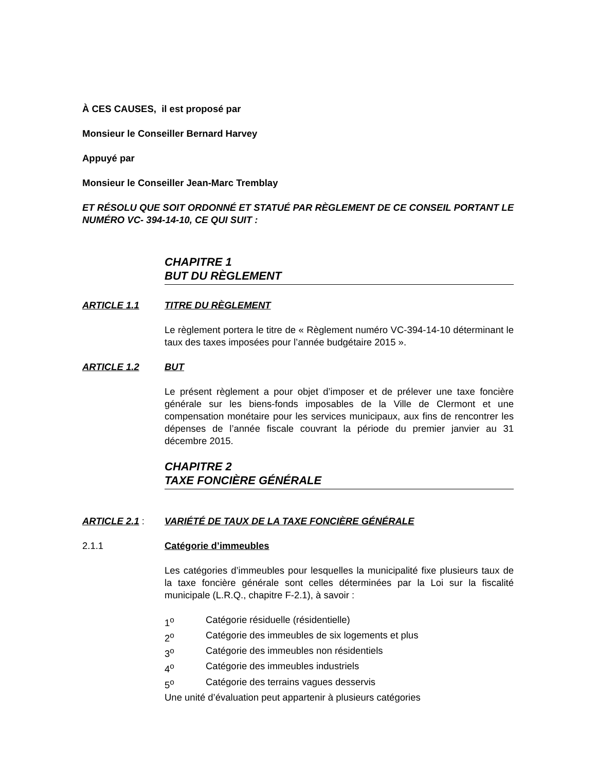À CES CAUSES, il est proposé par
Monsieur le Conseiller Bernard Harvey
Appuyé par
Monsieur le Conseiller Jean-Marc Tremblay
ET RÉSOLU QUE SOIT ORDONNÉ ET STATUÉ PAR RÈGLEMENT DE CE CONSEIL PORTANT LE NUMÉRO VC- 394-14-10, CE QUI SUIT :
CHAPITRE 1
BUT DU RÈGLEMENT
ARTICLE 1.1 TITRE DU RÈGLEMENT
Le règlement portera le titre de « Règlement numéro VC-394-14-10 déterminant le taux des taxes imposées pour l’année budgétaire 2015 ».
ARTICLE 1.2 BUT
Le présent règlement a pour objet d’imposer et de prélever une taxe foncière générale sur les biens-fonds imposables de la Ville de Clermont et une compensation monétaire pour les services municipaux, aux fins de rencontrer les dépenses de l’année fiscale couvrant la période du premier janvier au 31 décembre 2015.
CHAPITRE 2
TAXE FONCIÈRE GÉNÉRALE
ARTICLE 2.1 : VARIÉTÉ DE TAUX DE LA TAXE FONCIÈRE GÉNÉRALE
2.1.1 Catégorie d’immeubles
Les catégories d’immeubles pour lesquelles la municipalité fixe plusieurs taux de la taxe foncière générale sont celles déterminées par la Loi sur la fiscalité municipale (L.R.Q., chapitre F-2.1), à savoir :
1<sup>o</sup> Catégorie résiduelle (résidentielle)
2<sup>o</sup> Catégorie des immeubles de six logements et plus
3<sup>o</sup> Catégorie des immeubles non résidentiels
4<sup>o</sup> Catégorie des immeubles industriels
5<sup>o</sup> Catégorie des terrains vagues desservis
Une unité d’évaluation peut appartenir à plusieurs catégories